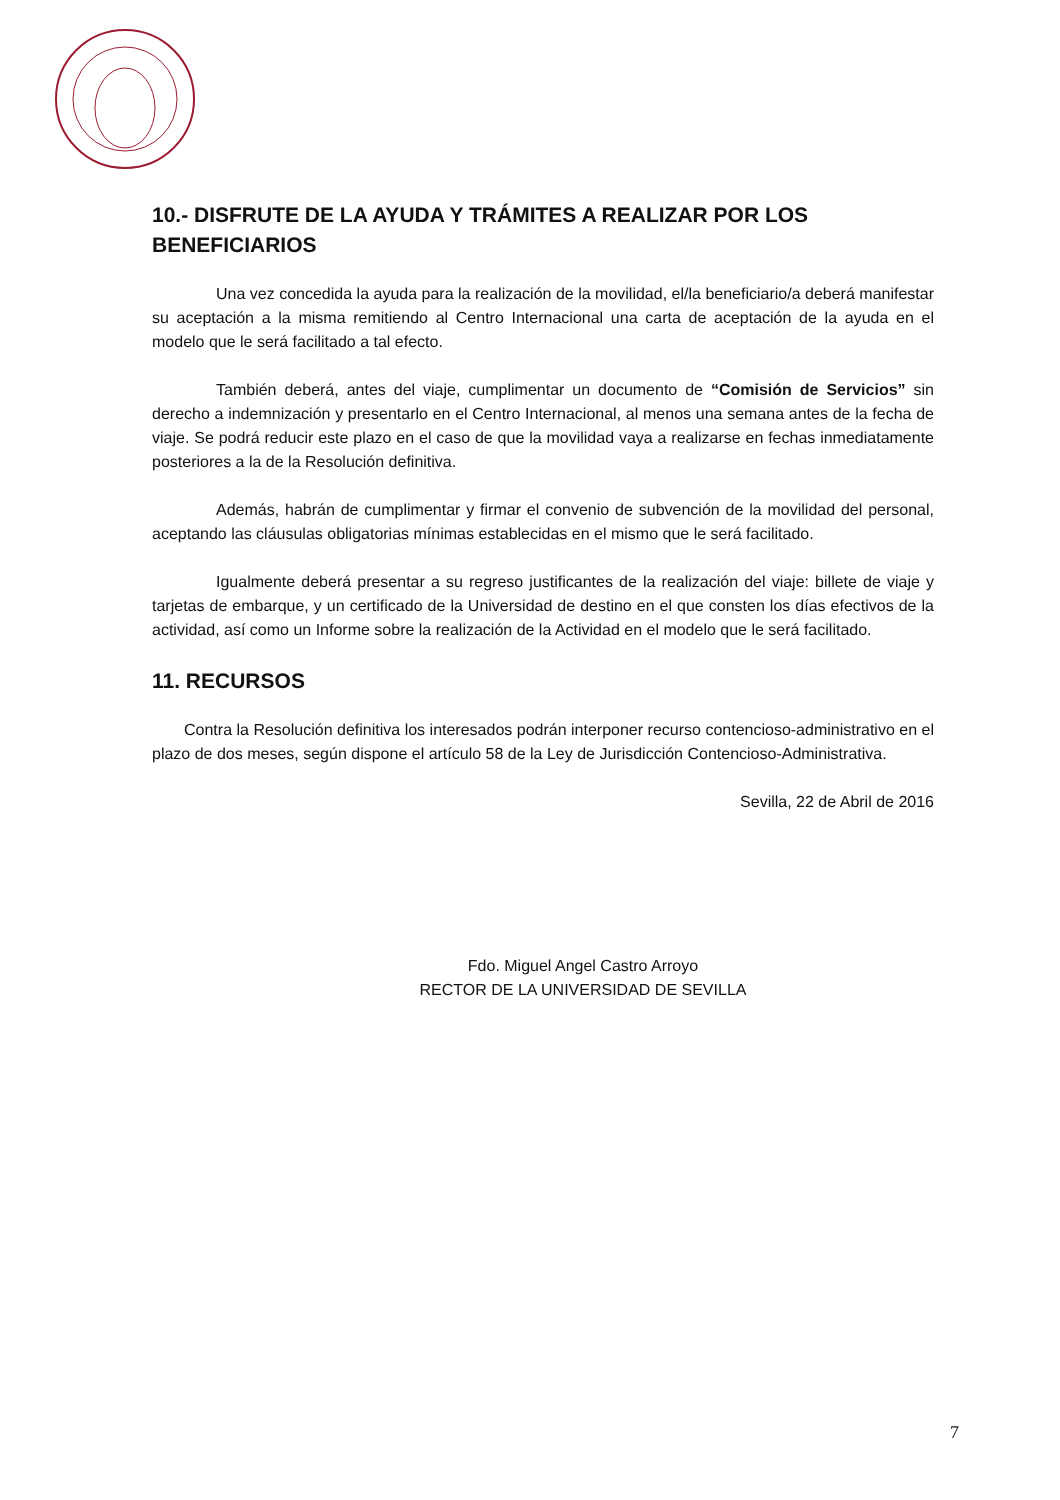10.- DISFRUTE DE LA AYUDA Y TRÁMITES A REALIZAR POR LOS BENEFICIARIOS
Una vez concedida la ayuda para la realización de la movilidad, el/la beneficiario/a deberá manifestar su aceptación a la misma remitiendo al Centro Internacional una carta de aceptación de la ayuda en el modelo que le será facilitado a tal efecto.
También deberá, antes del viaje, cumplimentar un documento de “Comisión de Servicios” sin derecho a indemnización y presentarlo en el Centro Internacional, al menos una semana antes de la fecha de viaje. Se podrá reducir este plazo en el caso de que la movilidad vaya a realizarse en fechas inmediatamente posteriores a la de la Resolución definitiva.
Además, habrán de cumplimentar y firmar el convenio de subvención de la movilidad del personal, aceptando las cláusulas obligatorias mínimas establecidas en el mismo que le será facilitado.
Igualmente deberá presentar a su regreso justificantes de la realización del viaje: billete de viaje y tarjetas de embarque, y un certificado de la Universidad de destino en el que consten los días efectivos de la actividad, así como un Informe sobre la realización de la Actividad en el modelo que le será facilitado.
11. RECURSOS
Contra la Resolución definitiva los interesados podrán interponer recurso contencioso-administrativo en el plazo de dos meses, según dispone el artículo 58 de la Ley de Jurisdicción Contencioso-Administrativa.
Sevilla, 22 de Abril de 2016
Fdo. Miguel Angel Castro Arroyo
RECTOR DE LA UNIVERSIDAD DE SEVILLA
7